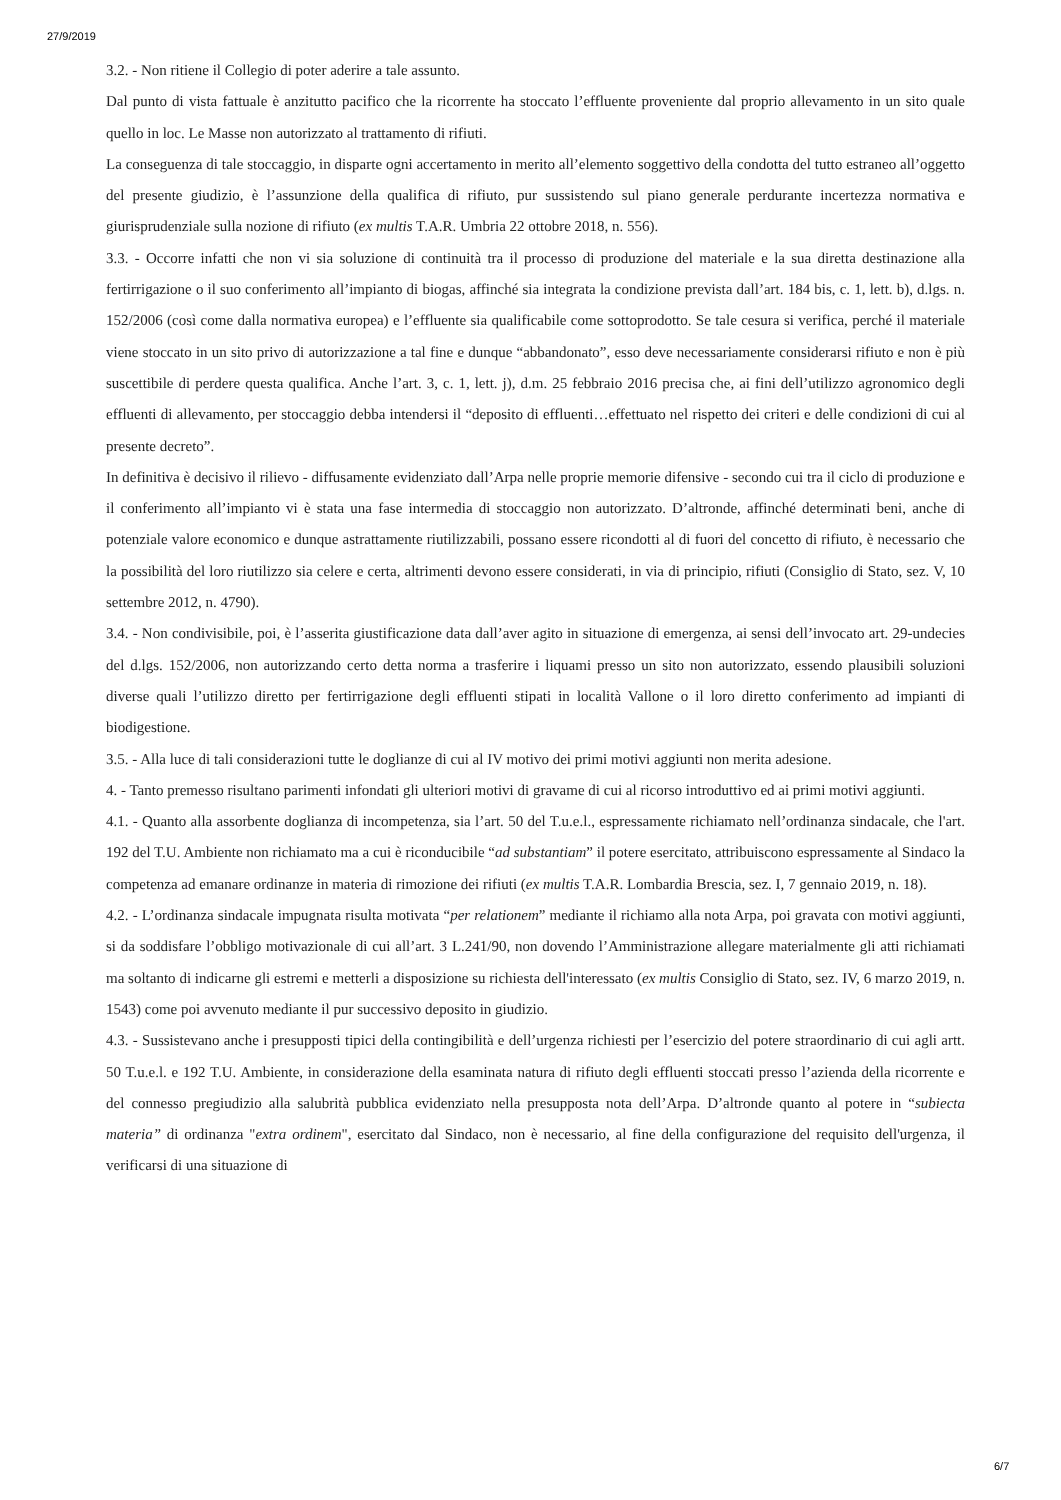27/9/2019
3.2. - Non ritiene il Collegio di poter aderire a tale assunto.
Dal punto di vista fattuale è anzitutto pacifico che la ricorrente ha stoccato l’effluente proveniente dal proprio allevamento in un sito quale quello in loc. Le Masse non autorizzato al trattamento di rifiuti.
La conseguenza di tale stoccaggio, in disparte ogni accertamento in merito all’elemento soggettivo della condotta del tutto estraneo all’oggetto del presente giudizio, è l’assunzione della qualifica di rifiuto, pur sussistendo sul piano generale perdurante incertezza normativa e giurisprudenziale sulla nozione di rifiuto (ex multis T.A.R. Umbria 22 ottobre 2018, n. 556).
3.3. - Occorre infatti che non vi sia soluzione di continuità tra il processo di produzione del materiale e la sua diretta destinazione alla fertirrigazione o il suo conferimento all’impianto di biogas, affinché sia integrata la condizione prevista dall’art. 184 bis, c. 1, lett. b), d.lgs. n. 152/2006 (così come dalla normativa europea) e l’effluente sia qualificabile come sottoprodotto. Se tale cesura si verifica, perché il materiale viene stoccato in un sito privo di autorizzazione a tal fine e dunque “abbandonato”, esso deve necessariamente considerarsi rifiuto e non è più suscettibile di perdere questa qualifica. Anche l’art. 3, c. 1, lett. j), d.m. 25 febbraio 2016 precisa che, ai fini dell’utilizzo agronomico degli effluenti di allevamento, per stoccaggio debba intendersi il “deposito di effluenti…effettuato nel rispetto dei criteri e delle condizioni di cui al presente decreto”.
In definitiva è decisivo il rilievo - diffusamente evidenziato dall’Arpa nelle proprie memorie difensive - secondo cui tra il ciclo di produzione e il conferimento all’impianto vi è stata una fase intermedia di stoccaggio non autorizzato. D’altronde, affinché determinati beni, anche di potenziale valore economico e dunque astrattamente riutilizzabili, possano essere ricondotti al di fuori del concetto di rifiuto, è necessario che la possibilità del loro riutilizzo sia celere e certa, altrimenti devono essere considerati, in via di principio, rifiuti (Consiglio di Stato, sez. V, 10 settembre 2012, n. 4790).
3.4. - Non condivisibile, poi, è l’asserita giustificazione data dall’aver agito in situazione di emergenza, ai sensi dell’invocato art. 29-undecies del d.lgs. 152/2006, non autorizzando certo detta norma a trasferire i liquami presso un sito non autorizzato, essendo plausibili soluzioni diverse quali l’utilizzo diretto per fertirrigazione degli effluenti stipati in località Vallone o il loro diretto conferimento ad impianti di biodigestione.
3.5. - Alla luce di tali considerazioni tutte le doglianze di cui al IV motivo dei primi motivi aggiunti non merita adesione.
4. - Tanto premesso risultano parimenti infondati gli ulteriori motivi di gravame di cui al ricorso introduttivo ed ai primi motivi aggiunti.
4.1. - Quanto alla assorbente doglianza di incompetenza, sia l’art. 50 del T.u.e.l., espressamente richiamato nell’ordinanza sindacale, che l'art. 192 del T.U. Ambiente non richiamato ma a cui è riconducibile “ad substantiam” il potere esercitato, attribuiscono espressamente al Sindaco la competenza ad emanare ordinanze in materia di rimozione dei rifiuti (ex multis T.A.R. Lombardia Brescia, sez. I, 7 gennaio 2019, n. 18).
4.2. - L’ordinanza sindacale impugnata risulta motivata “per relationem” mediante il richiamo alla nota Arpa, poi gravata con motivi aggiunti, si da soddisfare l’obbligo motivazionale di cui all’art. 3 L.241/90, non dovendo l’Amministrazione allegare materialmente gli atti richiamati ma soltanto di indicarne gli estremi e metterli a disposizione su richiesta dell'interessato (ex multis Consiglio di Stato, sez. IV, 6 marzo 2019, n. 1543) come poi avvenuto mediante il pur successivo deposito in giudizio.
4.3. - Sussistevano anche i presupposti tipici della contingibilità e dell’urgenza richiesti per l’esercizio del potere straordinario di cui agli artt. 50 T.u.e.l. e 192 T.U. Ambiente, in considerazione della esaminata natura di rifiuto degli effluenti stoccati presso l’azienda della ricorrente e del connesso pregiudizio alla salubrità pubblica evidenziato nella presupposta nota dell’Arpa. D’altronde quanto al potere in “subiecta materia” di ordinanza "extra ordinem", esercitato dal Sindaco, non è necessario, al fine della configurazione del requisito dell'urgenza, il verificarsi di una situazione di
6/7